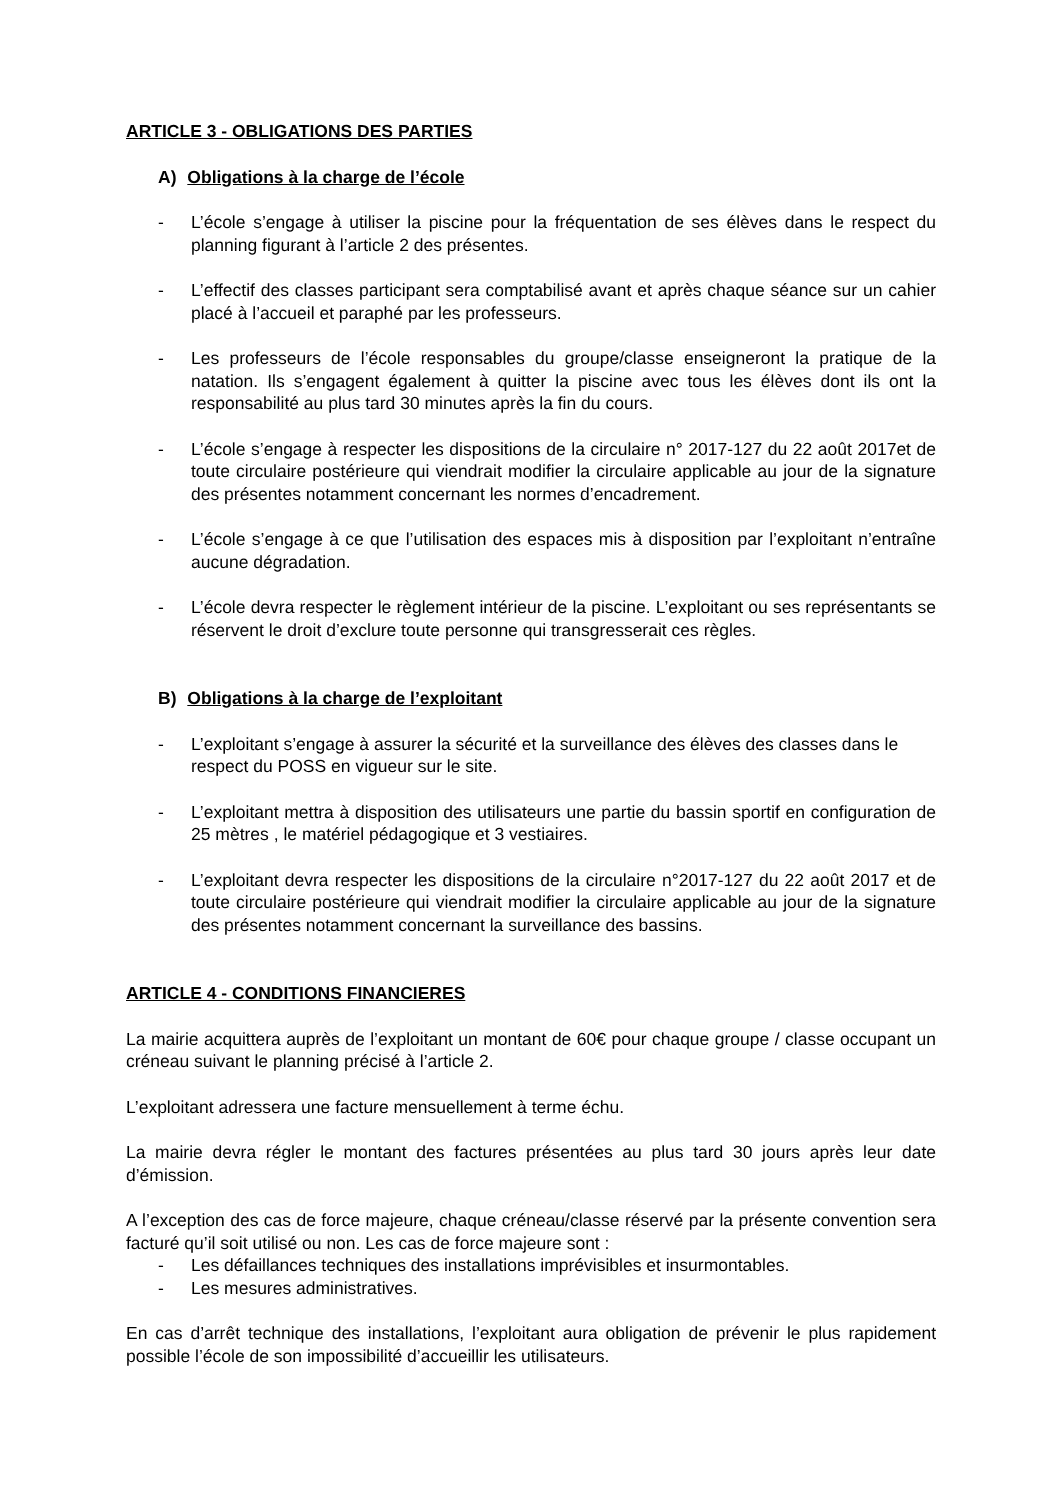ARTICLE 3 - OBLIGATIONS DES PARTIES
A) Obligations à la charge de l’école
- L’école s’engage à utiliser la piscine pour la fréquentation de ses élèves dans le respect du planning figurant à l’article 2 des présentes.
- L’effectif des classes participant sera comptabilisé avant et après chaque séance sur un cahier placé à l’accueil et paraphé par les professeurs.
- Les professeurs de l’école responsables du groupe/classe enseigneront la pratique de la natation. Ils s’engagent également à quitter la piscine avec tous les élèves dont ils ont la responsabilité au plus tard 30 minutes après la fin du cours.
- L’école s’engage à respecter les dispositions de la circulaire n° 2017-127 du 22 août 2017et de toute circulaire postérieure qui viendrait modifier la circulaire applicable au jour de la signature des présentes notamment concernant les normes d’encadrement.
- L’école s’engage à ce que l’utilisation des espaces mis à disposition par l’exploitant n’entraîne aucune dégradation.
- L’école devra respecter le règlement intérieur de la piscine. L’exploitant ou ses représentants se réservent le droit d’exclure toute personne qui transgresserait ces règles.
B) Obligations à la charge de l’exploitant
- L’exploitant s’engage à assurer la sécurité et la surveillance des élèves des classes dans le respect du POSS en vigueur sur le site.
- L’exploitant mettra à disposition des utilisateurs une partie du bassin sportif en configuration de 25 mètres , le matériel pédagogique et 3 vestiaires.
- L’exploitant devra respecter les dispositions de la circulaire n°2017-127 du 22 août 2017 et de toute circulaire postérieure qui viendrait modifier la circulaire applicable au jour de la signature des présentes notamment concernant la surveillance des bassins.
ARTICLE 4 - CONDITIONS FINANCIERES
La mairie acquittera auprès de l’exploitant un montant de 60€ pour chaque groupe / classe occupant un créneau suivant le planning précisé à l’article 2.
L’exploitant adressera une facture mensuellement à terme échu.
La mairie devra régler le montant des factures présentées au plus tard 30 jours après leur date d’émission.
A l’exception des cas de force majeure, chaque créneau/classe réservé par la présente convention sera facturé qu’il soit utilisé ou non. Les cas de force majeure sont :
- Les défaillances techniques des installations imprévisibles et insurmontables.
- Les mesures administratives.
En cas d’arrêt technique des installations, l’exploitant aura obligation de prévenir le plus rapidement possible l’école de son impossibilité d’accueillir les utilisateurs.